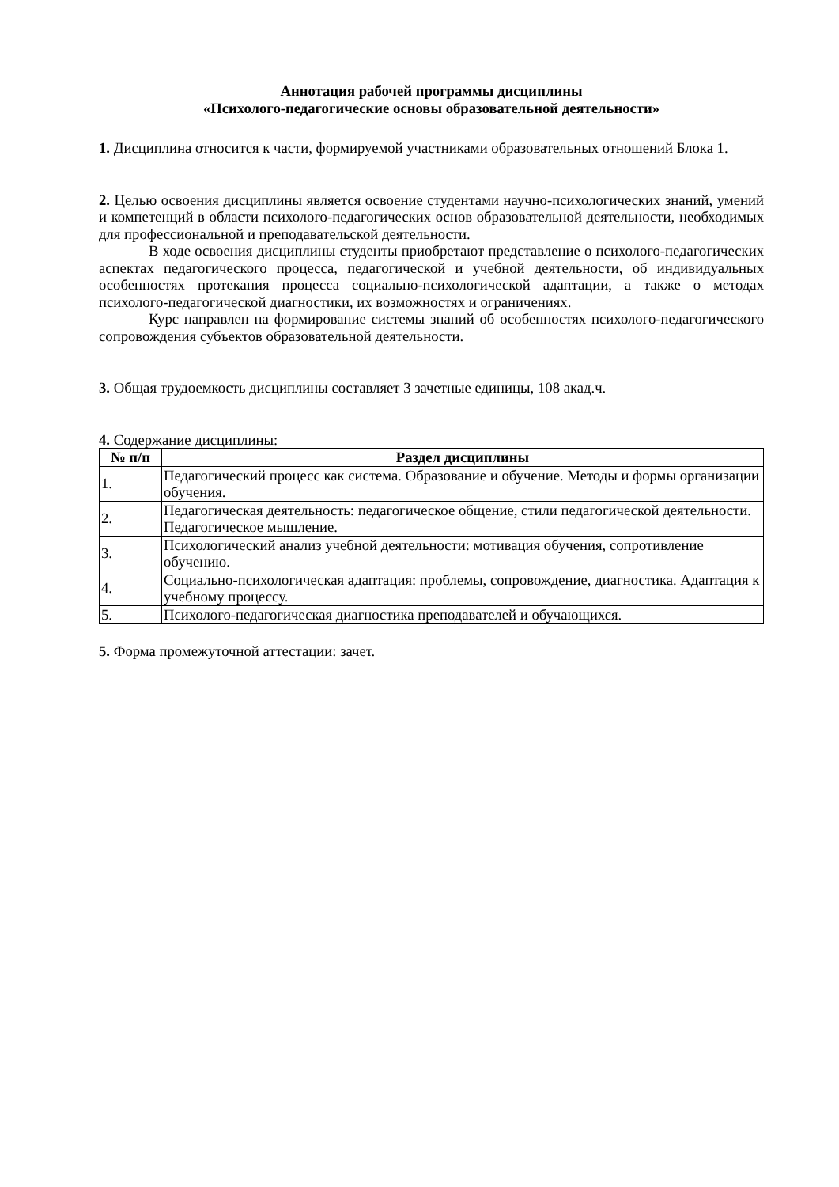Аннотация рабочей программы дисциплины
«Психолого-педагогические основы образовательной деятельности»
1. Дисциплина относится к части, формируемой участниками образовательных отношений Блока 1.
2. Целью освоения дисциплины является освоение студентами научно-психологических знаний, умений и компетенций в области психолого-педагогических основ образовательной деятельности, необходимых для профессиональной и преподавательской деятельности.
В ходе освоения дисциплины студенты приобретают представление о психолого-педагогических аспектах педагогического процесса, педагогической и учебной деятельности, об индивидуальных особенностях протекания процесса социально-психологической адаптации, а также о методах психолого-педагогической диагностики, их возможностях и ограничениях.
Курс направлен на формирование системы знаний об особенностях психолого-педагогического сопровождения субъектов образовательной деятельности.
3. Общая трудоемкость дисциплины составляет 3 зачетные единицы, 108 акад.ч.
4. Содержание дисциплины:
| № п/п | Раздел дисциплины |
| --- | --- |
| 1. | Педагогический процесс как система. Образование и обучение. Методы и формы организации обучения. |
| 2. | Педагогическая деятельность: педагогическое общение, стили педагогической деятельности. Педагогическое мышление. |
| 3. | Психологический анализ учебной деятельности: мотивация обучения, сопротивление обучению. |
| 4. | Социально-психологическая адаптация: проблемы, сопровождение, диагностика. Адаптация к учебному процессу. |
| 5. | Психолого-педагогическая диагностика преподавателей и обучающихся. |
5. Форма промежуточной аттестации: зачет.